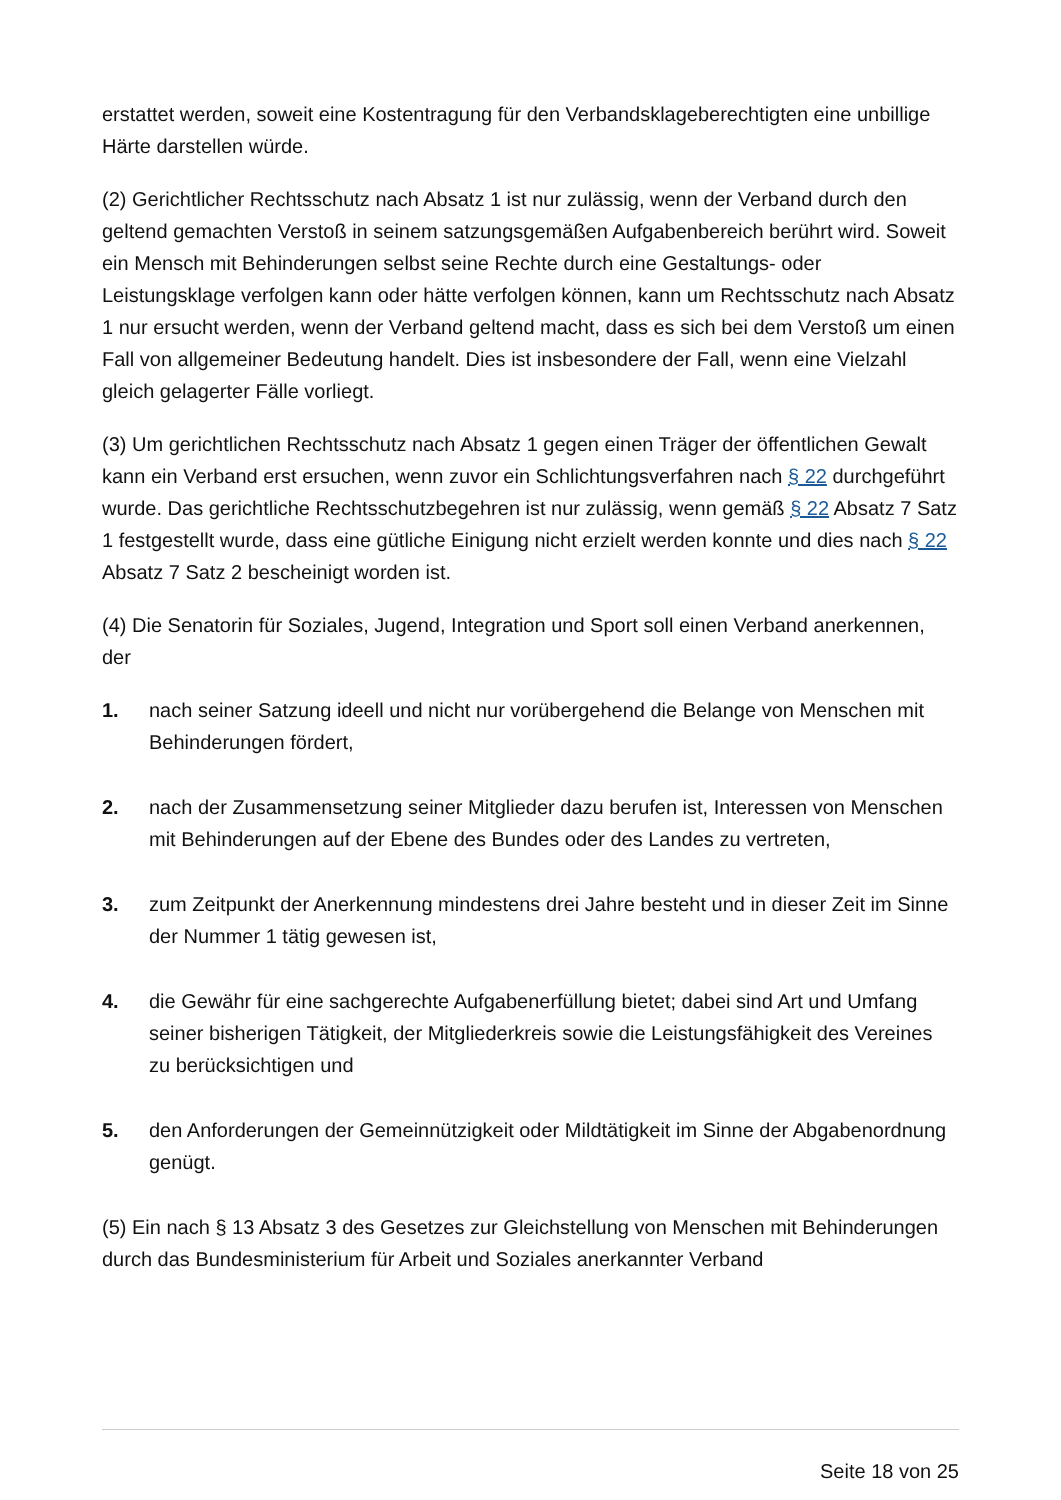erstattet werden, soweit eine Kostentragung für den Verbandsklageberechtigten eine unbillige Härte darstellen würde.
(2) Gerichtlicher Rechtsschutz nach Absatz 1 ist nur zulässig, wenn der Verband durch den geltend gemachten Verstoß in seinem satzungsgemäßen Aufgabenbereich berührt wird. Soweit ein Mensch mit Behinderungen selbst seine Rechte durch eine Gestaltungs- oder Leistungsklage verfolgen kann oder hätte verfolgen können, kann um Rechtsschutz nach Absatz 1 nur ersucht werden, wenn der Verband geltend macht, dass es sich bei dem Verstoß um einen Fall von allgemeiner Bedeutung handelt. Dies ist insbesondere der Fall, wenn eine Vielzahl gleich gelagerter Fälle vorliegt.
(3) Um gerichtlichen Rechtsschutz nach Absatz 1 gegen einen Träger der öffentlichen Gewalt kann ein Verband erst ersuchen, wenn zuvor ein Schlichtungsverfahren nach § 22 durchgeführt wurde. Das gerichtliche Rechtsschutzbegehren ist nur zulässig, wenn gemäß § 22 Absatz 7 Satz 1 festgestellt wurde, dass eine gütliche Einigung nicht erzielt werden konnte und dies nach § 22 Absatz 7 Satz 2 bescheinigt worden ist.
(4) Die Senatorin für Soziales, Jugend, Integration und Sport soll einen Verband anerkennen, der
1. nach seiner Satzung ideell und nicht nur vorübergehend die Belange von Menschen mit Behinderungen fördert,
2. nach der Zusammensetzung seiner Mitglieder dazu berufen ist, Interessen von Menschen mit Behinderungen auf der Ebene des Bundes oder des Landes zu vertreten,
3. zum Zeitpunkt der Anerkennung mindestens drei Jahre besteht und in dieser Zeit im Sinne der Nummer 1 tätig gewesen ist,
4. die Gewähr für eine sachgerechte Aufgabenerfüllung bietet; dabei sind Art und Umfang seiner bisherigen Tätigkeit, der Mitgliederkreis sowie die Leistungsfähigkeit des Vereines zu berücksichtigen und
5. den Anforderungen der Gemeinnützigkeit oder Mildtätigkeit im Sinne der Abgabenordnung genügt.
(5) Ein nach § 13 Absatz 3 des Gesetzes zur Gleichstellung von Menschen mit Behinderungen durch das Bundesministerium für Arbeit und Soziales anerkannter Verband
Seite 18 von 25